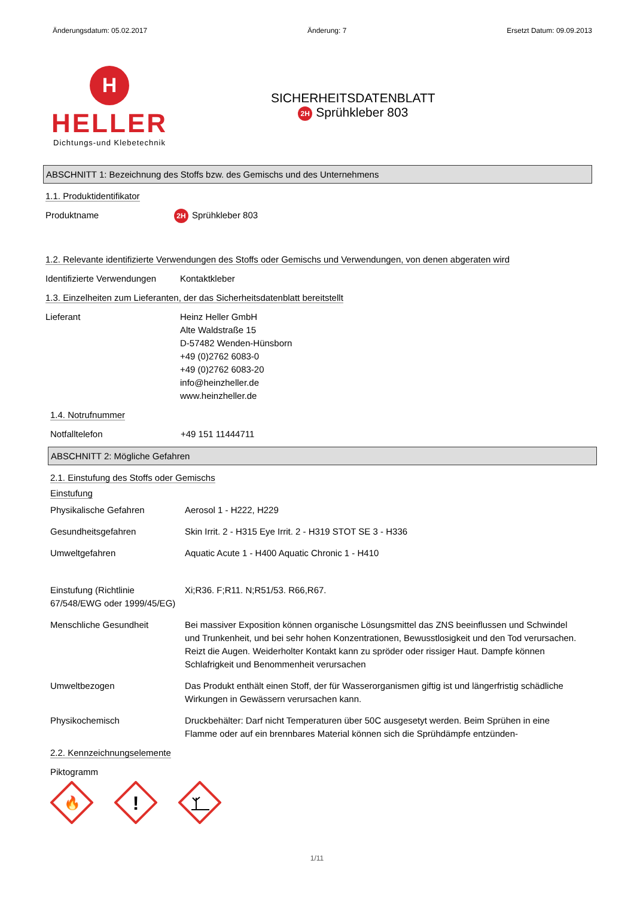Änderungsdatum: 05.02.2017 Änderung: 7 Ersetzt Datum: 09.09.2013
H
HELLER
Dichtungs-und Klebetechnik
SICHERHEITSDATENBLATT
2H Sprühkleber 803
ABSCHNITT 1: Bezeichnung des Stoffs bzw. des Gemischs und des Unternehmens
1.1. Produktidentifikator
Produktname
2H Sprühkleber 803
1.2. Relevante identifizierte Verwendungen des Stoffs oder Gemischs und Verwendungen, von denen abgeraten wird
Identifizierte Verwendungen
Kontaktkleber
1.3. Einzelheiten zum Lieferanten, der das Sicherheitsdatenblatt bereitstellt
Lieferant Heinz Heller GmbH
Alte Waldstraße 15
D-57482 Wenden-Hünsborn
+49 (0)2762 6083-0
+49 (0)2762 6083-20
info@heinzheller.de
www.heinzheller.de
1.4. Notrufnummer
Notfalltelefon +49 151 11444711
ABSCHNITT 2: Mögliche Gefahren
2.1. Einstufung des Stoffs oder Gemischs
Einstufung
Physikalische Gefahren Aerosol 1 - H222, H229
Gesundheitsgefahren Skin Irrit. 2 - H315 Eye Irrit. 2 - H319 STOT SE 3 - H336
Umweltgefahren Aquatic Acute 1 - H400 Aquatic Chronic 1 - H410
Einstufung (Richtlinie 67/548/EWG oder 1999/45/EG)
Xi;R36. F;R11. N;R51/53. R66,R67.
Menschliche Gesundheit Bei massiver Exposition können organische Lösungsmittel das ZNS beeinflussen und Schwindel und Trunkenheit, und bei sehr hohen Konzentrationen, Bewusstlosigkeit und den Tod verursachen. Reizt die Augen. Weiderholter Kontakt kann zu spröder oder rissiger Haut. Dampfe können Schlafrigkeit und Benommenheit verursachen
Umweltbezogen Das Produkt enthält einen Stoff, der für Wasserorganismen giftig ist und längerfristig schädliche Wirkungen in Gewässern verursachen kann.
Physikochemisch Druckbehälter: Darf nicht Temperaturen über 50C ausgesetyt werden. Beim Sprühen in eine Flamme oder auf ein brennbares Material können sich die Sprühdämpfe entzünden-
2.2. Kennzeichnungselemente
Piktogramm
🔥
!
1/11